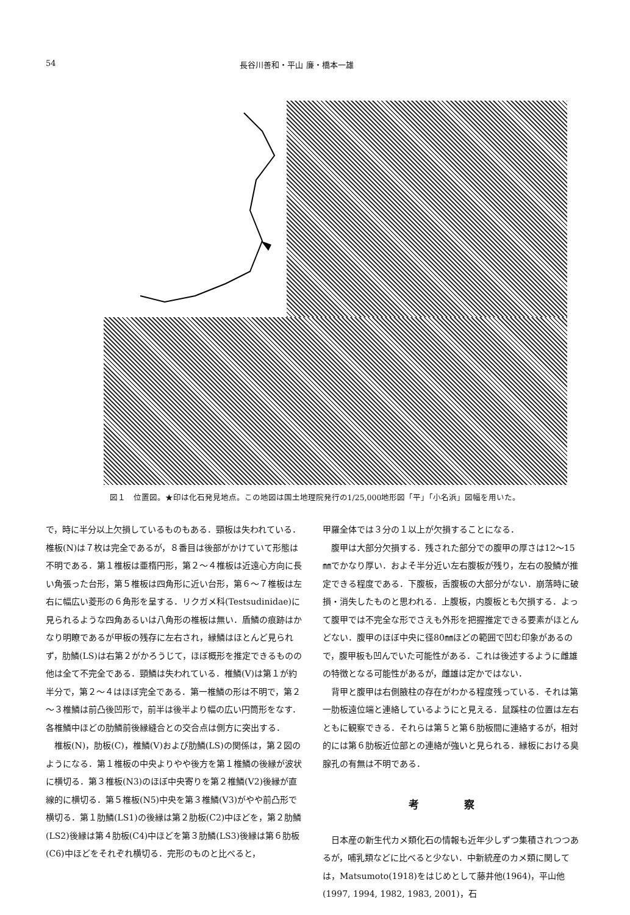54 長谷川善和・平山 廉・橋本一雄
図１　位置図。★印は化石発見地点。この地図は国土地理院発行の1/25,000地形図「平」「小名浜」図幅を用いた。
で，時に半分以上欠損しているものもある．頸板は失われている．椎板(N)は７枚は完全であるが，８番目は後部がかけていて形態は不明である．第１椎板は亜楕円形，第２～４椎板は近遠心方向に長い角張った台形，第５椎板は四角形に近い台形，第６～７椎板は左右に幅広い菱形の６角形を呈する．リクガメ科(Testsudinidae)に見られるような四角あるいは八角形の椎板は無い．盾鱗の痕跡はかなり明瞭であるが甲板の残存に左右され，縁鱗はほとんど見られず，肋鱗(LS)は右第２がかろうじて，ほぼ概形を推定できるものの他は全て不完全である．頸鱗は失われている．椎鱗(V)は第１が約半分で，第２～４はほぼ完全である．第一椎鱗の形は不明で，第２～３椎鱗は前凸後凹形で，前半は後半より幅の広い円筒形をなす．各椎鱗中ほどの肋鱗前後縁縫合との交合点は側方に突出する．
椎板(N)，肋板(C)，椎鱗(V)および肋鱗(LS)の関係は，第２図のようになる．第１椎板の中央よりやや後方を第１椎鱗の後縁が波状に横切る．第３椎板(N3)のほぼ中央寄りを第２椎鱗(V2)後縁が直線的に横切る．第５椎板(N5)中央を第３椎鱗(V3)がやや前凸形で横切る．第１肋鱗(LS1)の後縁は第２肋板(C2)中ほどを，第２肋鱗(LS2)後縁は第４肋板(C4)中ほどを第３肋鱗(LS3)後縁は第６肋板(C6)中ほどをそれぞれ横切る．完形のものと比べると，
甲羅全体では３分の１以上が欠損することになる．
腹甲は大部分欠損する．残された部分での腹甲の厚さは12～15㎜でかなり厚い．およそ半分近い左右腹板が残り，左右の股鱗が推定できる程度である．下腹板，舌腹板の大部分がない．崩落時に破損・消失したものと思われる．上腹板，内腹板とも欠損する．よって腹甲では不完全な形でさえも外形を把握推定できる要素がほとんどない．腹甲のほぼ中央に径80㎜ほどの範囲で凹む印象があるので，腹甲板も凹んでいた可能性がある．これは後述するように雌雄の特徴となる可能性があるが，雌雄は定かではない．
背甲と腹甲は右側腋柱の存在がわかる程度残っている．それは第一肋板遠位端と連絡しているようにと見える．鼠蹊柱の位置は左右ともに観察できる．それらは第５と第６肋板間に連絡するが，相対的には第６肋板近位部との連絡が強いと見られる．縁板における臭腺孔の有無は不明である．
考 察
日本産の新生代カメ類化石の情報も近年少しずつ集積されつつあるが，哺乳類などに比べると少ない．中新統産のカメ類に関しては，Matsumoto(1918)をはじめとして藤井他(1964)，平山他(1997, 1994, 1982, 1983, 2001)，石